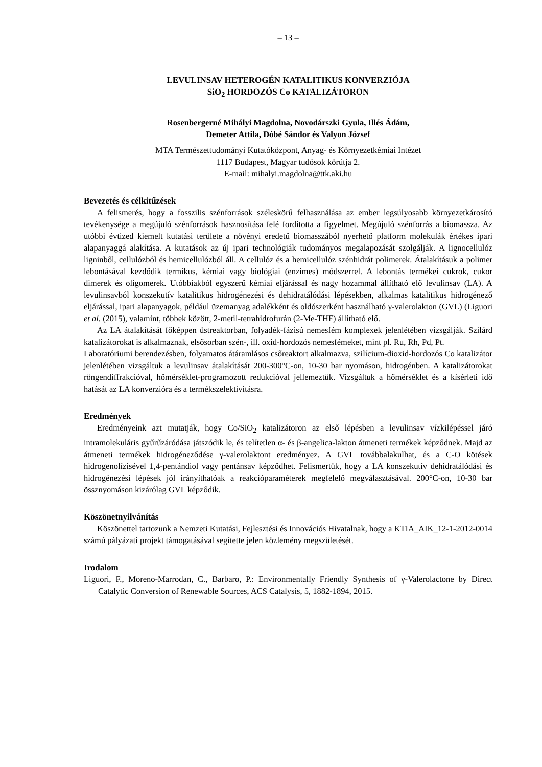– 13 –
LEVULINSAV HETEROGÉN KATALITIKUS KONVERZIÓJA
SiO<sub>2</sub> HORDOZÓS Co KATALIZÁTORON
Rosenbergerné Mihályi Magdolna, Novodárszki Gyula, Illés Ádám,
Demeter Attila, Dóbé Sándor és Valyon József
MTA Természettudományi Kutatóközpont, Anyag- és Környezetkémiai Intézet
1117 Budapest, Magyar tudósok körútja 2.
E-mail: mihalyi.magdolna@ttk.aki.hu
Bevezetés és célkitűzések
A felismerés, hogy a fosszilis szénforrások széleskörű felhasználása az ember legsúlyosabb környezetkárosító tevékenysége a megújuló szénforrások hasznosítása felé fordította a figyelmet. Megújuló szénforrás a biomassza. Az utóbbi évtized kiemelt kutatási területe a növényi eredetű biomasszából nyerhető platform molekulák értékes ipari alapanyaggá alakítása. A kutatások az új ipari technológiák tudományos megalapozását szolgálják. A lignocellulóz ligninből, cellulózból és hemicellulózból áll. A cellulóz és a hemicellulóz szénhidrát polimerek. Átalakításuk a polimer lebontásával kezdődik termikus, kémiai vagy biológiai (enzimes) módszerrel. A lebontás termékei cukrok, cukor dimerek és oligomerek. Utóbbiakból egyszerű kémiai eljárással és nagy hozammal állítható elő levulinsav (LA). A levulinsavból konszekutív katalitikus hidrogénezési és dehidratálódási lépésekben, alkalmas katalitikus hidrogénező eljárással, ipari alapanyagok, például üzemanyag adalékként és oldószerként használható γ-valerolakton (GVL) (Liguori et al. (2015), valamint, többek között, 2-metil-tetrahidrofurán (2-Me-THF) állítható elő.
Az LA átalakítását főképpen üstreaktorban, folyadék-fázisú nemesfém komplexek jelenlétében vizsgálják. Szilárd katalizátorokat is alkalmaznak, elsősorban szén-, ill. oxid-hordozós nemesfémeket, mint pl. Ru, Rh, Pd, Pt.
Laboratóriumi berendezésben, folyamatos átáramlásos csőreaktort alkalmazva, szilícium-dioxid-hordozós Co katalizátor jelenlétében vizsgáltuk a levulinsav átalakítását 200-300°C-on, 10-30 bar nyomáson, hidrogénben. A katalizátorokat röngendiffrakcióval, hőmérséklet-programozott redukcióval jellemeztük. Vizsgáltuk a hőmérséklet és a kísérleti idő hatását az LA konverzióra és a termékszelektivitásra.
Eredmények
Eredményeink azt mutatják, hogy Co/SiO<sub>2</sub> katalizátoron az első lépésben a levulinsav vízkilépéssel járó intramolekuláris gyűrűzáródása játszódik le, és telítetlen α- és β-angelica-lakton átmeneti termékek képződnek. Majd az átmeneti termékek hidrogéneződése γ-valerolaktont eredményez. A GVL továbbalakulhat, és a C-O kötések hidrogenolízisével 1,4-pentándiol vagy pentánsav képződhet. Felismertük, hogy a LA konszekutív dehidratálódási és hidrogénezési lépések jól irányíthatóak a reakcióparaméterek megfelelő megválasztásával. 200°C-on, 10-30 bar össznyomáson kizárólag GVL képződik.
Köszönetnyilvánítás
Köszönettel tartozunk a Nemzeti Kutatási, Fejlesztési és Innovációs Hivatalnak, hogy a KTIA_AIK_12-1-2012-0014 számú pályázati projekt támogatásával segítette jelen közlemény megszületését.
Irodalom
Liguori, F., Moreno-Marrodan, C., Barbaro, P.: Environmentally Friendly Synthesis of γ-Valerolactone by Direct Catalytic Conversion of Renewable Sources, ACS Catalysis, 5, 1882-1894, 2015.